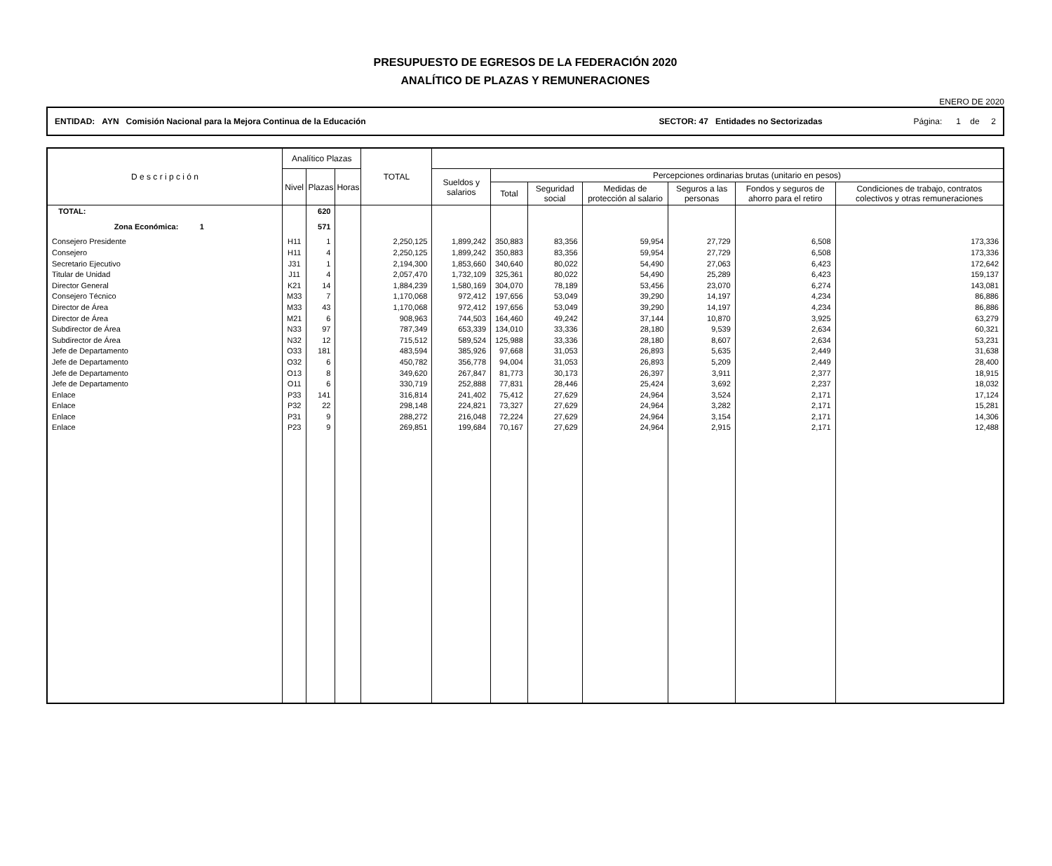PRESUPUESTO DE EGRESOS DE LA FEDERACIÓN 2020
ANALÍTICO DE PLAZAS Y REMUNERACIONES
ENERO DE 2020
ENTIDAD: AYN Comisión Nacional para la Mejora Continua de la Educación SECTOR: 47 Entidades no Sectorizadas Página: 1 de 2
| D e s c r i p c i ó n | Analítico Plazas | | | TOTAL | | | | | | | |
| --- | --- | --- | --- | --- | --- | --- | --- | --- | --- | --- | --- |
| | Nivel | Plazas | Horas | | Sueldos y salarios | Percepciones ordinarias brutas (unitario en pesos) | | | | | |
| | | | | | | Total | Seguridad social | Medidas de protección al salario | Seguros a las personas | Fondos y seguros de ahorro para el retiro | Condiciones de trabajo, contratos colectivos y otras remuneraciones |
| TOTAL: | | 620 | | | | | | | | | |
| Zona Económica: 1 | | 571 | | | | | | | | | |
| Consejero Presidente | H11 | 1 | | 2,250,125 | 1,899,242 | 350,883 | 83,356 | 59,954 | 27,729 | 6,508 | 173,336 |
| Consejero | H11 | 4 | | 2,250,125 | 1,899,242 | 350,883 | 83,356 | 59,954 | 27,729 | 6,508 | 173,336 |
| Secretario Ejecutivo | J31 | 1 | | 2,194,300 | 1,853,660 | 340,640 | 80,022 | 54,490 | 27,063 | 6,423 | 172,642 |
| Titular de Unidad | J11 | 4 | | 2,057,470 | 1,732,109 | 325,361 | 80,022 | 54,490 | 25,289 | 6,423 | 159,137 |
| Director General | K21 | 14 | | 1,884,239 | 1,580,169 | 304,070 | 78,189 | 53,456 | 23,070 | 6,274 | 143,081 |
| Consejero Técnico | M33 | 7 | | 1,170,068 | 972,412 | 197,656 | 53,049 | 39,290 | 14,197 | 4,234 | 86,886 |
| Director de Área | M33 | 43 | | 1,170,068 | 972,412 | 197,656 | 53,049 | 39,290 | 14,197 | 4,234 | 86,886 |
| Director de Área | M21 | 6 | | 908,963 | 744,503 | 164,460 | 49,242 | 37,144 | 10,870 | 3,925 | 63,279 |
| Subdirector de Área | N33 | 97 | | 787,349 | 653,339 | 134,010 | 33,336 | 28,180 | 9,539 | 2,634 | 60,321 |
| Subdirector de Área | N32 | 12 | | 715,512 | 589,524 | 125,988 | 33,336 | 28,180 | 8,607 | 2,634 | 53,231 |
| Jefe de Departamento | O33 | 181 | | 483,594 | 385,926 | 97,668 | 31,053 | 26,893 | 5,635 | 2,449 | 31,638 |
| Jefe de Departamento | O32 | 6 | | 450,782 | 356,778 | 94,004 | 31,053 | 26,893 | 5,209 | 2,449 | 28,400 |
| Jefe de Departamento | O13 | 8 | | 349,620 | 267,847 | 81,773 | 30,173 | 26,397 | 3,911 | 2,377 | 18,915 |
| Jefe de Departamento | O11 | 6 | | 330,719 | 252,888 | 77,831 | 28,446 | 25,424 | 3,692 | 2,237 | 18,032 |
| Enlace | P33 | 141 | | 316,814 | 241,402 | 75,412 | 27,629 | 24,964 | 3,524 | 2,171 | 17,124 |
| Enlace | P32 | 22 | | 298,148 | 224,821 | 73,327 | 27,629 | 24,964 | 3,282 | 2,171 | 15,281 |
| Enlace | P31 | 9 | | 288,272 | 216,048 | 72,224 | 27,629 | 24,964 | 3,154 | 2,171 | 14,306 |
| Enlace | P23 | 9 | | 269,851 | 199,684 | 70,167 | 27,629 | 24,964 | 2,915 | 2,171 | 12,488 |